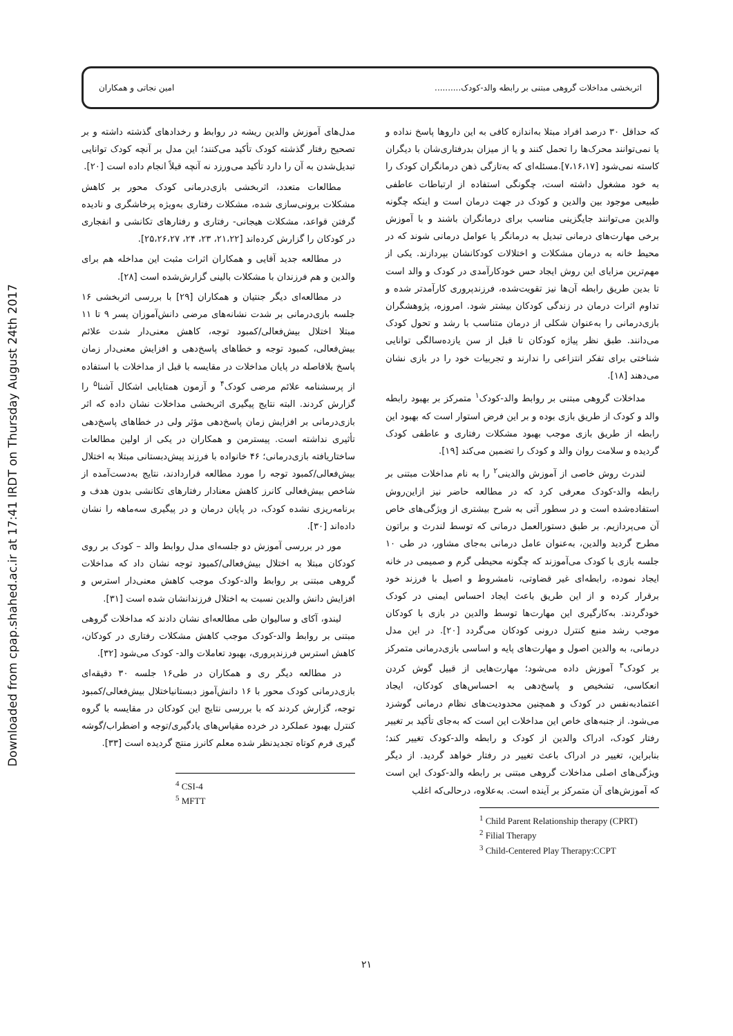Downloaded from cpap.shahed.ac.ir at 17:41 IRDT on Thursday August 24th 2017
اثربخشی مداخلات گروهی مبتنی بر رابطه والد-کودک.......... امین نجاتی و همکاران
که حداقل ۳۰ درصد افراد مبتلا به‌اندازه کافی به این داروها پاسخ نداده و یا نمی‌توانند محرک‌ها را تحمل کنند و یا از میزان بدرفتاری‌شان با دیگران کاسته نمی‌شود [۷،۱۶،۱۷].مسئله‌ای که به‌تازگی ذهن درمانگران کودک را به خود مشغول داشته است، چگونگی استفاده از ارتباطات عاطفی طبیعی موجود بین والدین و کودک در جهت درمان است و اینکه چگونه والدین می‌توانند جایگزینی مناسب برای درمانگران باشند و با آموزش برخی مهارت‌های درمانی تبدیل به درمانگر یا عوامل درمانی شوند که در محیط خانه به درمان مشکلات و اختلالات کودکانشان بپردازند. یکی از مهم‌ترین مزایای این روش ایجاد حس خودکارآمدی در کودک و والد است تا بدین طریق رابطه آن‌ها نیز تقویت‌شده، فرزندپروری کارآمدتر شده و تداوم اثرات درمان در زندگی کودکان بیشتر شود. امروزه، پژوهشگران بازی‌درمانی را به‌عنوان شکلی از درمان متناسب با رشد و تحول کودک می‌دانند. طبق نظر پیاژه کودکان تا قبل از سن یازده‌سالگی توانایی شناختی برای تفکر انتزاعی را ندارند و تجربیات خود را در بازی نشان می‌دهند [۱۸].
مداخلات گروهی مبتنی بر روابط والد-کودک<sup>۱</sup> متمرکز بر بهبود رابطه والد و کودک از طریق بازی بوده و بر این فرض استوار است که بهبود این رابطه از طریق بازی موجب بهبود مشکلات رفتاری و عاطفی کودک گردیده و سلامت روان والد و کودک را تضمین می‌کند [۱۹].
لندرث روش خاصی از آموزش والدینی<sup>۲</sup> را به نام مداخلات مبتنی بر رابطه والد-کودک معرفی کرد که در مطالعه حاضر نیز ازاین‌روش استفاده‌شده است و در سطور آتی به شرح بیشتری از ویژگی‌های خاص آن می‌پردازیم. بر طبق دستورالعمل درمانی که توسط لندرث و براتون مطرح گردید والدین، به‌عنوان عامل درمانی به‌جای مشاور، در طی ۱۰ جلسه بازی با کودک می‌آموزند که چگونه محیطی گرم و صمیمی در خانه ایجاد نموده، رابطه‌ای غیر قضاوتی، نامشروط و اصیل با فرزند خود برقرار کرده و از این طریق باعث ایجاد احساس ایمنی در کودک خودگردند. به‌کارگیری این مهارت‌ها توسط والدین در بازی با کودکان موجب رشد منبع کنترل درونی کودکان می‌گردد [۲۰]. در این مدل درمانی، به والدین اصول و مهارت‌های پایه و اساسی بازی‌درمانی متمرکز بر کودک<sup>۳</sup> آموزش داده می‌شود؛ مهارت‌هایی از قبیل گوش کردن انعکاسی، تشخیص و پاسخ‌دهی به احساس‌های کودکان، ایجاد اعتمادبه‌نفس در کودک و همچنین محدودیت‌های نظام درمانی گوشزد می‌شود. از جنبه‌های خاص این مداخلات این است که به‌جای تأکید بر تغییر رفتار کودک، ادراک والدین از کودک و رابطه والد-کودک تغییر کند؛ بنابراین، تغییر در ادراک باعث تغییر در رفتار خواهد گردید. از دیگر ویژگی‌های اصلی مداخلات گروهی مبتنی بر رابطه والد-کودک این است که آموزش‌های آن متمرکز بر آینده است. به‌علاوه، درحالی‌که اغلب
<sup>1</sup> Child Parent Relationship therapy (CPRT)
<sup>2</sup> Filial Therapy
<sup>3</sup> Child-Centered Play Therapy:CCPT
مدل‌های آموزش والدین ریشه در روابط و رخدادهای گذشته داشته و بر تصحیح رفتار گذشته کودک تأکید می‌کنند؛ این مدل بر آنچه کودک توانایی تبدیل‌شدن به آن را دارد تأکید می‌ورزد نه آنچه قبلاً انجام داده است [۲۰].
مطالعات متعدد، اثربخشی بازی‌درمانی کودک محور بر کاهش مشکلات برونی‌سازی شده، مشکلات رفتاری به‌ویژه پرخاشگری و نادیده گرفتن قواعد، مشکلات هیجانی- رفتاری و رفتارهای تکانشی و انفجاری در کودکان را گزارش کرده‌اند [۲۱،۲۲، ۲۳، ۲۴، ۲۵،۲۶،۲۷].
در مطالعه جدید آقایی و همکاران اثرات مثبت این مداخله هم برای والدین و هم فرزندان با مشکلات بالینی گزارش‌شده است [۲۸].
در مطالعه‌ای دیگر جنتیان و همکاران [۲۹] با بررسی اثربخشی ۱۶ جلسه بازی‌درمانی بر شدت نشانه‌های مرضی دانش‌آموزان پسر ۹ تا ۱۱ مبتلا اختلال بیش‌فعالی/کمبود توجه، کاهش معنی‌دار شدت علائم بیش‌فعالی، کمبود توجه و خطاهای پاسخ‌دهی و افزایش معنی‌دار زمان پاسخ بلافاصله در پایان مداخلات در مقایسه با قبل از مداخلات با استفاده از پرسشنامه علائم مرضی کودک<sup>۴</sup> و آزمون همتایابی اشکال آشنا<sup>۵</sup> را گزارش کردند. البته نتایج پیگیری اثربخشی مداخلات نشان داده که اثر بازی‌درمانی بر افزایش زمان پاسخ‌دهی مؤثر ولی در خطاهای پاسخ‌دهی تأثیری نداشته است. پیسترمن و همکاران در یکی از اولین مطالعات ساختاریافته بازی‌درمانی؛ ۴۶ خانواده با فرزند پیش‌دبستانی مبتلا به اختلال بیش‌فعالی/کمبود توجه را مورد مطالعه قراردادند، نتایج به‌دست‌آمده از شاخص بیش‌فعالی کانرز کاهش معنادار رفتارهای تکانشی بدون هدف و برنامه‌ریزی نشده کودک، در پایان درمان و در پیگیری سه‌ماهه را نشان داده‌اند [۳۰].
مور در بررسی آموزش دو جلسه‌ای مدل روابط والد – کودک بر روی کودکان مبتلا به اختلال بیش‌فعالی/کمبود توجه نشان داد که مداخلات گروهی مبتنی بر روابط والد-کودک موجب کاهش معنی‌دار استرس و افزایش دانش والدین نسبت به اختلال فرزندانشان شده است [۳۱].
لیندو، آکای و سالیوان طی مطالعه‌ای نشان دادند که مداخلات گروهی مبتنی بر روابط والد-کودک موجب کاهش مشکلات رفتاری در کودکان، کاهش استرس فرزندپروری، بهبود تعاملات والد- کودک می‌شود [۳۲].
در مطالعه دیگر ری و همکاران در طی۱۶ جلسه ۳۰ دقیقه‌ای بازی‌درمانی کودک محور با ۱۶ دانش‌آموز دبستانیاختلال بیش‌فعالی/کمبود توجه، گزارش کردند که با بررسی نتایج این کودکان در مقایسه با گروه کنترل بهبود عملکرد در خرده مقیاس‌های یادگیری/توجه و اضطراب/گوشه گیری فرم کوتاه تجدیدنظر شده معلم کانرز منتج گردیده است [۳۳].
<sup>4</sup> CSI-4
<sup>5</sup> MFTT
۲۱